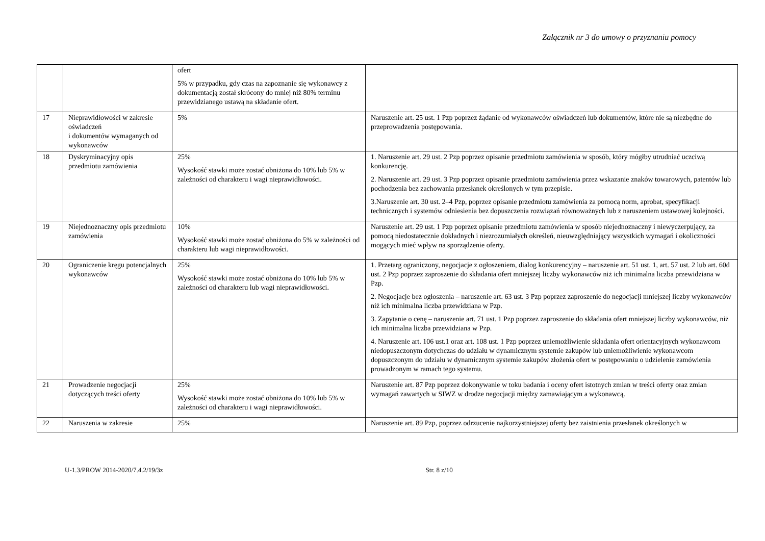Załącznik nr 3 do umowy o przyznaniu pomocy
| | | ofert 5% w przypadku, gdy czas na zapoznanie się wykonawcy z dokumentacją został skrócony do mniej niż 80% terminu przewidzianego ustawą na składanie ofert. | |
| 17 | Nieprawidłowości w zakresie oświadczeń i dokumentów wymaganych od wykonawców | 5% | Naruszenie art. 25 ust. 1 Pzp poprzez żądanie od wykonawców oświadczeń lub dokumentów, które nie są niezbędne do przeprowadzenia postępowania. |
| 18 | Dyskryminacyjny opis przedmiotu zamówienia | 25% Wysokość stawki może zostać obniżona do 10% lub 5% w zależności od charakteru i wagi nieprawidłowości. | 1. Naruszenie art. 29 ust. 2 Pzp poprzez opisanie przedmiotu zamówienia w sposób, który mógłby utrudniać uczciwą konkurencję. 2. Naruszenie art. 29 ust. 3 Pzp poprzez opisanie przedmiotu zamówienia przez wskazanie znaków towarowych, patentów lub pochodzenia bez zachowania przesłanek określonych w tym przepisie. 3.Naruszenie art. 30 ust. 2–4 Pzp, poprzez opisanie przedmiotu zamówienia za pomocą norm, aprobat, specyfikacji technicznych i systemów odniesienia bez dopuszczenia rozwiązań równoważnych lub z naruszeniem ustawowej kolejności. |
| 19 | Niejednoznaczny opis przedmiotu zamówienia | 10% Wysokość stawki może zostać obniżona do 5% w zależności od charakteru lub wagi nieprawidłowości. | Naruszenie art. 29 ust. 1 Pzp poprzez opisanie przedmiotu zamówienia w sposób niejednoznaczny i niewyczerpujący, za pomocą niedostatecznie dokładnych i niezrozumiałych określeń, nieuwzględniający wszystkich wymagań i okoliczności mogących mieć wpływ na sporządzenie oferty. |
| 20 | Ograniczenie kręgu potencjalnych wykonawców | 25% Wysokość stawki może zostać obniżona do 10% lub 5% w zależności od charakteru lub wagi nieprawidłowości. | 1. Przetarg ograniczony, negocjacje z ogłoszeniem, dialog konkurencyjny – naruszenie art. 51 ust. 1, art. 57 ust. 2 lub art. 60d ust. 2 Pzp poprzez zaproszenie do składania ofert mniejszej liczby wykonawców niż ich minimalna liczba przewidziana w Pzp. 2. Negocjacje bez ogłoszenia – naruszenie art. 63 ust. 3 Pzp poprzez zaproszenie do negocjacji mniejszej liczby wykonawców niż ich minimalna liczba przewidziana w Pzp. 3. Zapytanie o cenę – naruszenie art. 71 ust. 1 Pzp poprzez zaproszenie do składania ofert mniejszej liczby wykonawców, niż ich minimalna liczba przewidziana w Pzp. 4. Naruszenie art. 106 ust.1 oraz art. 108 ust. 1 Pzp poprzez uniemożliwienie składania ofert orientacyjnych wykonawcom niedopuszczonym dotychczas do udziału w dynamicznym systemie zakupów lub uniemożliwienie wykonawcom dopuszczonym do udziału w dynamicznym systemie zakupów złożenia ofert w postępowaniu o udzielenie zamówienia prowadzonym w ramach tego systemu. |
| 21 | Prowadzenie negocjacji dotyczących treści oferty | 25% Wysokość stawki może zostać obniżona do 10% lub 5% w zależności od charakteru i wagi nieprawidłowości. | Naruszenie art. 87 Pzp poprzez dokonywanie w toku badania i oceny ofert istotnych zmian w treści oferty oraz zmian wymagań zawartych w SIWZ w drodze negocjacji między zamawiającym a wykonawcą. |
| 22 | Naruszenia w zakresie | 25% | Naruszenie art. 89 Pzp, poprzez odrzucenie najkorzystniejszej oferty bez zaistnienia przesłanek określonych w |
U-1.3/PROW 2014-2020/7.4.2/19/3z Str. 8 z/10